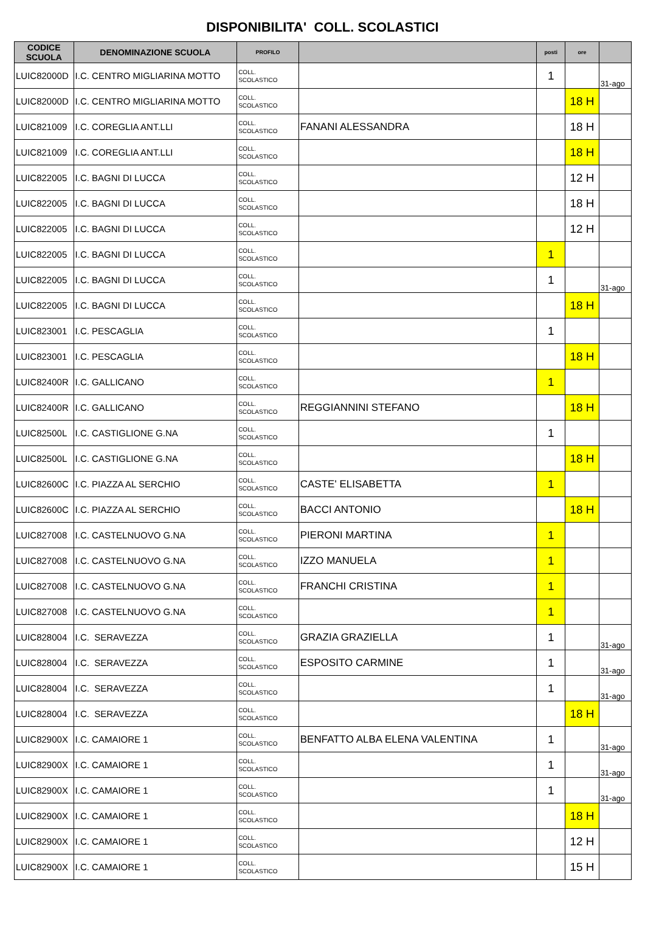DISPONIBILITA' COLL. SCOLASTICI
| CODICE SCUOLA | DENOMINAZIONE SCUOLA | PROFILO | | posti | ore | |
| --- | --- | --- | --- | --- | --- | --- |
| LUIC82000D | I.C. CENTRO MIGLIARINA MOTTO | COLL. SCOLASTICO | | 1 | | 31-ago |
| LUIC82000D | I.C. CENTRO MIGLIARINA MOTTO | COLL. SCOLASTICO | | | 18 H | |
| LUIC821009 | I.C. COREGLIA ANT.LLI | COLL. SCOLASTICO | FANANI ALESSANDRA | | 18 H | |
| LUIC821009 | I.C. COREGLIA ANT.LLI | COLL. SCOLASTICO | | | 18 H | |
| LUIC822005 | I.C. BAGNI DI LUCCA | COLL. SCOLASTICO | | | 12 H | |
| LUIC822005 | I.C. BAGNI DI LUCCA | COLL. SCOLASTICO | | | 18 H | |
| LUIC822005 | I.C. BAGNI DI LUCCA | COLL. SCOLASTICO | | | 12 H | |
| LUIC822005 | I.C. BAGNI DI LUCCA | COLL. SCOLASTICO | | 1 | | |
| LUIC822005 | I.C. BAGNI DI LUCCA | COLL. SCOLASTICO | | 1 | | 31-ago |
| LUIC822005 | I.C. BAGNI DI LUCCA | COLL. SCOLASTICO | | | 18 H | |
| LUIC823001 | I.C. PESCAGLIA | COLL. SCOLASTICO | | 1 | | |
| LUIC823001 | I.C. PESCAGLIA | COLL. SCOLASTICO | | | 18 H | |
| LUIC82400R | I.C. GALLICANO | COLL. SCOLASTICO | | 1 | | |
| LUIC82400R | I.C. GALLICANO | COLL. SCOLASTICO | REGGIANNINI STEFANO | | 18 H | |
| LUIC82500L | I.C. CASTIGLIONE G.NA | COLL. SCOLASTICO | | 1 | | |
| LUIC82500L | I.C. CASTIGLIONE G.NA | COLL. SCOLASTICO | | | 18 H | |
| LUIC82600C | I.C. PIAZZA AL SERCHIO | COLL. SCOLASTICO | CASTE' ELISABETTA | 1 | | |
| LUIC82600C | I.C. PIAZZA AL SERCHIO | COLL. SCOLASTICO | BACCI ANTONIO | | 18 H | |
| LUIC827008 | I.C. CASTELNUOVO G.NA | COLL. SCOLASTICO | PIERONI MARTINA | 1 | | |
| LUIC827008 | I.C. CASTELNUOVO G.NA | COLL. SCOLASTICO | IZZO MANUELA | 1 | | |
| LUIC827008 | I.C. CASTELNUOVO G.NA | COLL. SCOLASTICO | FRANCHI CRISTINA | 1 | | |
| LUIC827008 | I.C. CASTELNUOVO G.NA | COLL. SCOLASTICO | | 1 | | |
| LUIC828004 | I.C. SERAVEZZA | COLL. SCOLASTICO | GRAZIA GRAZIELLA | 1 | | 31-ago |
| LUIC828004 | I.C. SERAVEZZA | COLL. SCOLASTICO | ESPOSITO CARMINE | 1 | | 31-ago |
| LUIC828004 | I.C. SERAVEZZA | COLL. SCOLASTICO | | 1 | | 31-ago |
| LUIC828004 | I.C. SERAVEZZA | COLL. SCOLASTICO | | | 18 H | |
| LUIC82900X | I.C. CAMAIORE 1 | COLL. SCOLASTICO | BENFATTO ALBA ELENA VALENTINA | 1 | | 31-ago |
| LUIC82900X | I.C. CAMAIORE 1 | COLL. SCOLASTICO | | 1 | | 31-ago |
| LUIC82900X | I.C. CAMAIORE 1 | COLL. SCOLASTICO | | 1 | | 31-ago |
| LUIC82900X | I.C. CAMAIORE 1 | COLL. SCOLASTICO | | | 18 H | |
| LUIC82900X | I.C. CAMAIORE 1 | COLL. SCOLASTICO | | | 12 H | |
| LUIC82900X | I.C. CAMAIORE 1 | COLL. SCOLASTICO | | | 15 H | |